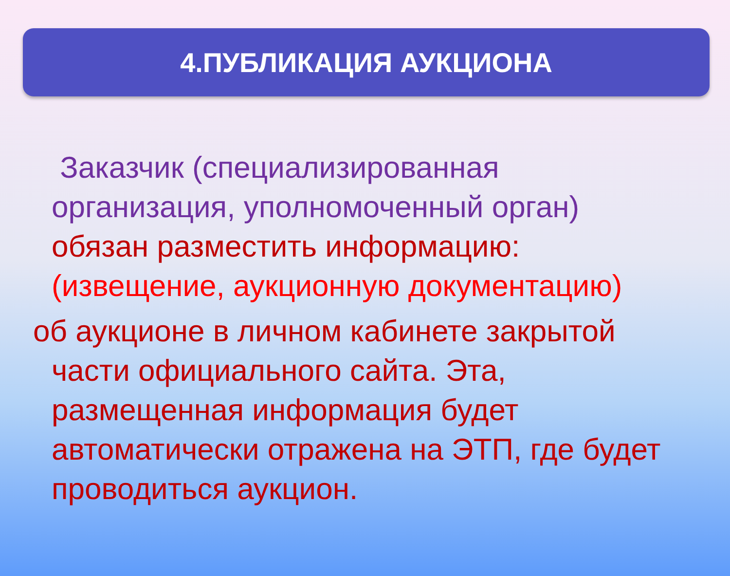4.ПУБЛИКАЦИЯ АУКЦИОНА
Заказчик (специализированная организация, уполномоченный орган) обязан разместить информацию: (извещение, аукционную документацию)
об аукционе в личном кабинете закрытой
части официального сайта. Эта,
размещенная информация будет
автоматически отражена на ЭТП, где будет
проводиться аукцион.